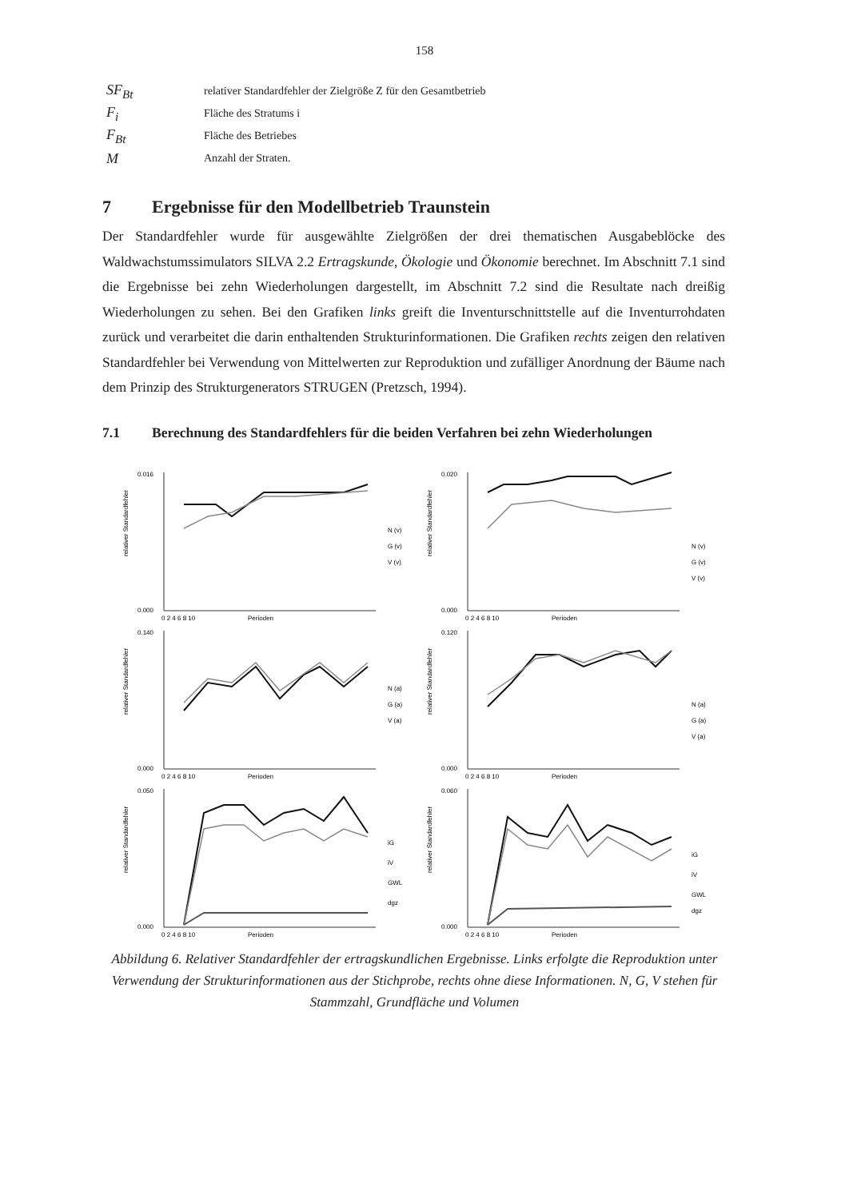158
SF<sub>Bt</sub> relativer Standardfehler der Zielgröße Z für den Gesamtbetrieb
F<sub>i</sub> Fläche des Stratums i
F<sub>Bt</sub> Fläche des Betriebes
M Anzahl der Straten.
7 Ergebnisse für den Modellbetrieb Traunstein
Der Standardfehler wurde für ausgewählte Zielgrößen der drei thematischen Ausgabeblöcke des Waldwachstumssimulators SILVA 2.2 Ertragskunde, Ökologie und Ökonomie berechnet. Im Abschnitt 7.1 sind die Ergebnisse bei zehn Wiederholungen dargestellt, im Abschnitt 7.2 sind die Resultate nach dreißig Wiederholungen zu sehen. Bei den Grafiken links greift die Inventurschnittstelle auf die Inventurrohdaten zurück und verarbeitet die darin enthaltenden Strukturinformationen. Die Grafiken rechts zeigen den relativen Standardfehler bei Verwendung von Mittelwerten zur Reproduktion und zufälliger Anordnung der Bäume nach dem Prinzip des Strukturgenerators STRUGEN (Pretzsch, 1994).
7.1 Berechnung des Standardfehlers für die beiden Verfahren bei zehn Wiederholungen
relativer Standardfehler
0.016
0.000
N (v)
G (v)
V (v)
0 2 4 6 8 10
Perioden
relativer Standardfehler
0.020
0.000
N (v)
G (v)
V (v)
0 2 4 6 8 10
Perioden
relativer Standardfehler
0.140
0.000
N (a)
G (a)
V (a)
0 2 4 6 8 10
Perioden
relativer Standardfehler
0.120
0.000
N (a)
G (a)
V (a)
0 2 4 6 8 10
Perioden
relativer Standardfehler
0.050
0.000
iG
iV
GWL
dgz
0 2 4 6 8 10
Perioden
relativer Standardfehler
0.060
0.000
iG
iV
GWL
dgz
0 2 4 6 8 10
Perioden
Abbildung 6. Relativer Standardfehler der ertragskundlichen Ergebnisse. Links erfolgte die Reproduktion unter Verwendung der Strukturinformationen aus der Stichprobe, rechts ohne diese Informationen. N, G, V stehen für Stammzahl, Grundfläche und Volumen